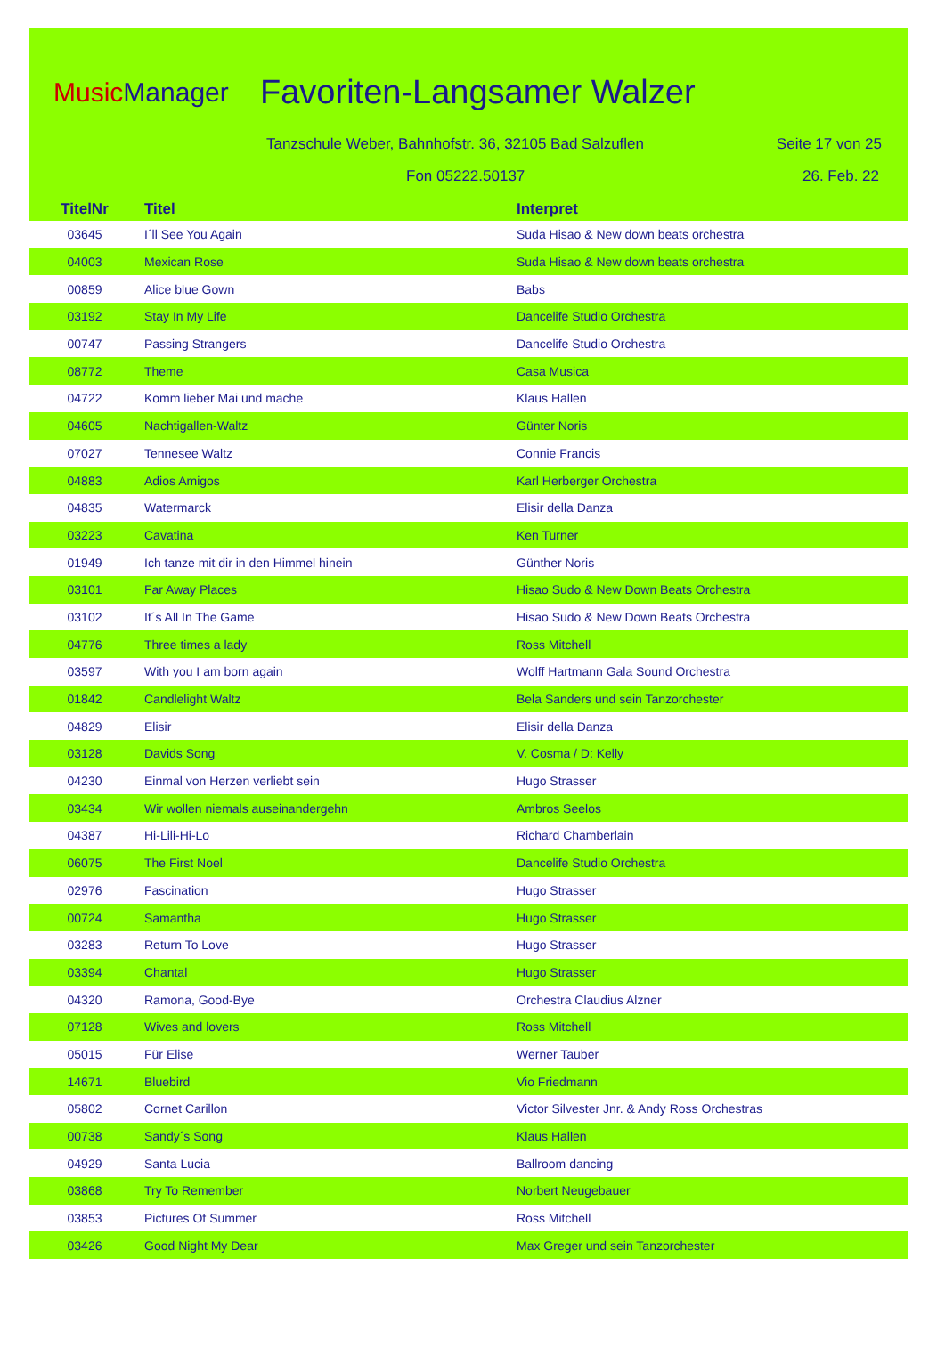MusicManager Favoriten-Langsamer Walzer
Tanzschule Weber, Bahnhofstr. 36, 32105 Bad Salzuflen
Seite 17 von 25
Fon 05222.50137 26. Feb. 22
| TitelNr | Titel | Interpret |
| --- | --- | --- |
| 03645 | I´ll See You Again | Suda Hisao & New down beats orchestra |
| 04003 | Mexican Rose | Suda Hisao & New down beats orchestra |
| 00859 | Alice blue Gown | Babs |
| 03192 | Stay In My Life | Dancelife Studio Orchestra |
| 00747 | Passing Strangers | Dancelife Studio Orchestra |
| 08772 | Theme | Casa Musica |
| 04722 | Komm lieber Mai und mache | Klaus Hallen |
| 04605 | Nachtigallen-Waltz | Günter Noris |
| 07027 | Tennesee Waltz | Connie Francis |
| 04883 | Adios Amigos | Karl Herberger Orchestra |
| 04835 | Watermarck | Elisir della Danza |
| 03223 | Cavatina | Ken Turner |
| 01949 | Ich tanze mit dir in den Himmel hinein | Günther Noris |
| 03101 | Far Away Places | Hisao Sudo & New Down Beats Orchestra |
| 03102 | It´s All In The Game | Hisao Sudo & New Down Beats Orchestra |
| 04776 | Three times a lady | Ross Mitchell |
| 03597 | With you I am born again | Wolff Hartmann Gala Sound Orchestra |
| 01842 | Candlelight Waltz | Bela Sanders und sein Tanzorchester |
| 04829 | Elisir | Elisir della Danza |
| 03128 | Davids Song | V. Cosma / D: Kelly |
| 04230 | Einmal von Herzen verliebt sein | Hugo Strasser |
| 03434 | Wir wollen niemals auseinandergehn | Ambros Seelos |
| 04387 | Hi-Lili-Hi-Lo | Richard Chamberlain |
| 06075 | The First Noel | Dancelife Studio Orchestra |
| 02976 | Fascination | Hugo Strasser |
| 00724 | Samantha | Hugo Strasser |
| 03283 | Return To Love | Hugo Strasser |
| 03394 | Chantal | Hugo Strasser |
| 04320 | Ramona, Good-Bye | Orchestra Claudius Alzner |
| 07128 | Wives and lovers | Ross Mitchell |
| 05015 | Für Elise | Werner Tauber |
| 14671 | Bluebird | Vio Friedmann |
| 05802 | Cornet Carillon | Victor Silvester Jnr. & Andy Ross Orchestras |
| 00738 | Sandy´s Song | Klaus Hallen |
| 04929 | Santa Lucia | Ballroom dancing |
| 03868 | Try To Remember | Norbert Neugebauer |
| 03853 | Pictures Of Summer | Ross Mitchell |
| 03426 | Good Night My Dear | Max Greger und sein Tanzorchester |